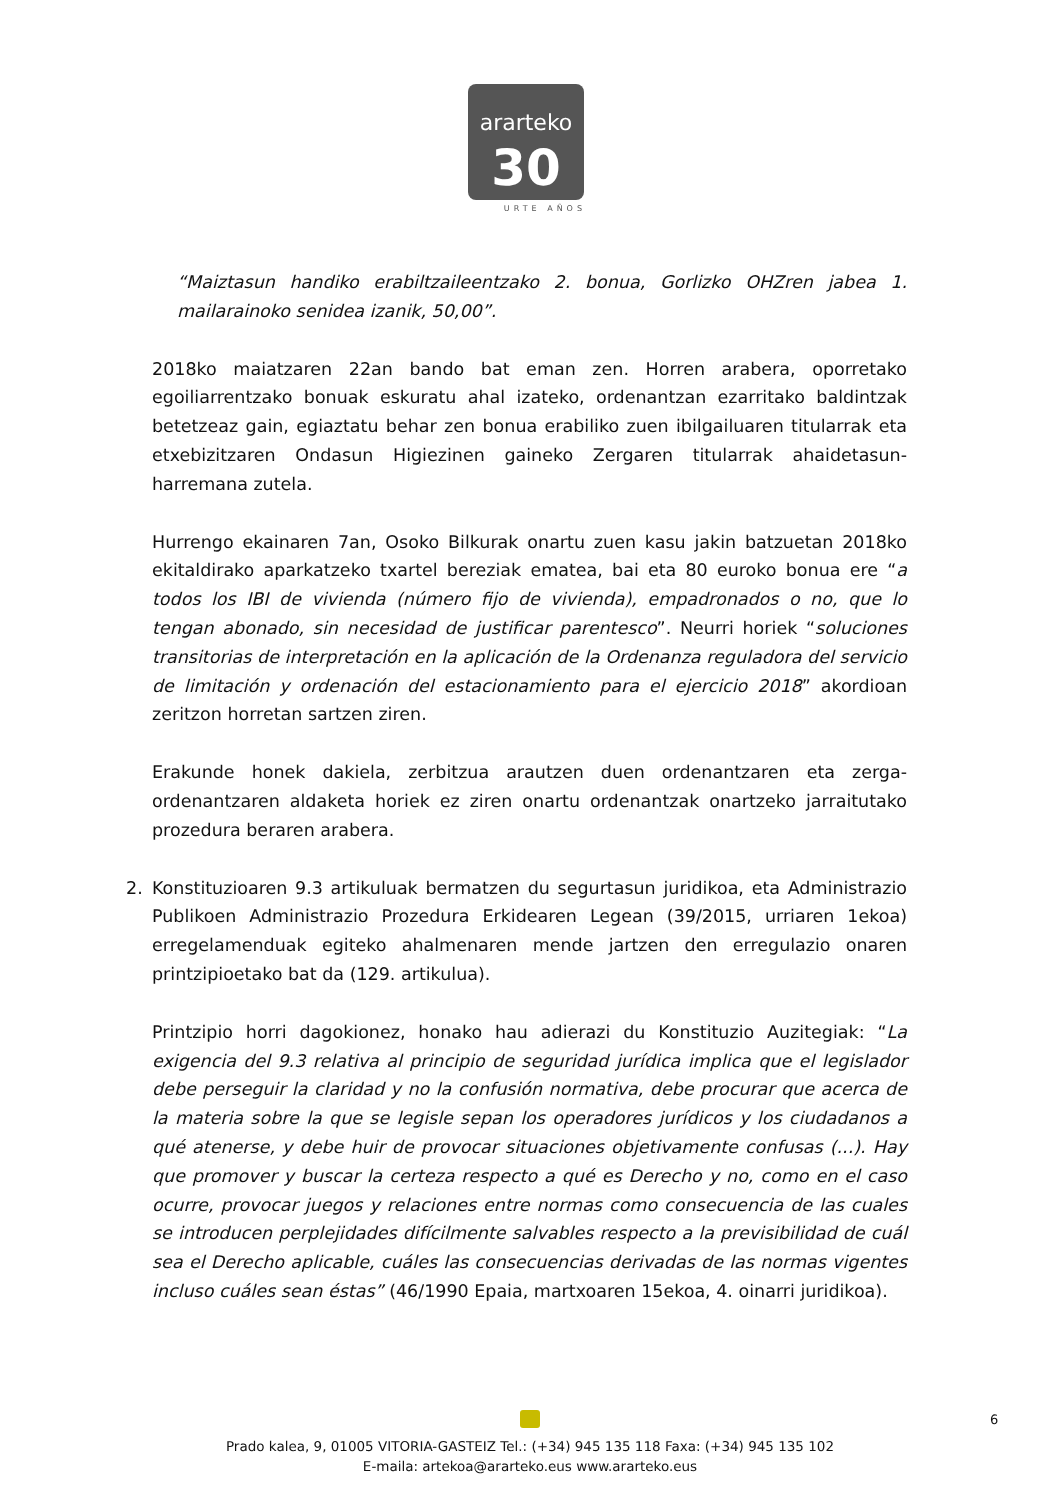ararteko
30
URTE AÑOS
“Maiztasun handiko erabiltzaileentzako 2. bonua, Gorlizko OHZren jabea 1. mailarainoko senidea izanik, 50,00”.
2018ko maiatzaren 22an bando bat eman zen. Horren arabera, oporretako egoiliarrentzako bonuak eskuratu ahal izateko, ordenantzan ezarritako baldintzak betetzeaz gain, egiaztatu behar zen bonua erabiliko zuen ibilgailuaren titularrak eta etxebizitzaren Ondasun Higiezinen gaineko Zergaren titularrak ahaidetasun-harremana zutela.
Hurrengo ekainaren 7an, Osoko Bilkurak onartu zuen kasu jakin batzuetan 2018ko ekitaldirako aparkatzeko txartel bereziak ematea, bai eta 80 euroko bonua ere “a todos los IBI de vivienda (número fijo de vivienda), empadronados o no, que lo tengan abonado, sin necesidad de justificar parentesco”. Neurri horiek “soluciones transitorias de interpretación en la aplicación de la Ordenanza reguladora del servicio de limitación y ordenación del estacionamiento para el ejercicio 2018” akordioan zeritzon horretan sartzen ziren.
Erakunde honek dakiela, zerbitzua arautzen duen ordenantzaren eta zerga-ordenantzaren aldaketa horiek ez ziren onartu ordenantzak onartzeko jarraitutako prozedura beraren arabera.
2. Konstituzioaren 9.3 artikuluak bermatzen du segurtasun juridikoa, eta Administrazio Publikoen Administrazio Prozedura Erkidearen Legean (39/2015, urriaren 1ekoa) erregelamenduak egiteko ahalmenaren mende jartzen den erregulazio onaren printzipioetako bat da (129. artikulua).
Printzipio horri dagokionez, honako hau adierazi du Konstituzio Auzitegiak: “La exigencia del 9.3 relativa al principio de seguridad jurídica implica que el legislador debe perseguir la claridad y no la confusión normativa, debe procurar que acerca de la materia sobre la que se legisle sepan los operadores jurídicos y los ciudadanos a qué atenerse, y debe huir de provocar situaciones objetivamente confusas (...). Hay que promover y buscar la certeza respecto a qué es Derecho y no, como en el caso ocurre, provocar juegos y relaciones entre normas como consecuencia de las cuales se introducen perplejidades difícilmente salvables respecto a la previsibilidad de cuál sea el Derecho aplicable, cuáles las consecuencias derivadas de las normas vigentes incluso cuáles sean éstas” (46/1990 Epaia, martxoaren 15ekoa, 4. oinarri juridikoa).
Prado kalea, 9, 01005 VITORIA-GASTEIZ Tel.: (+34) 945 135 118 Faxa: (+34) 945 135 102
E-maila: artekoa@ararteko.eus www.ararteko.eus
6